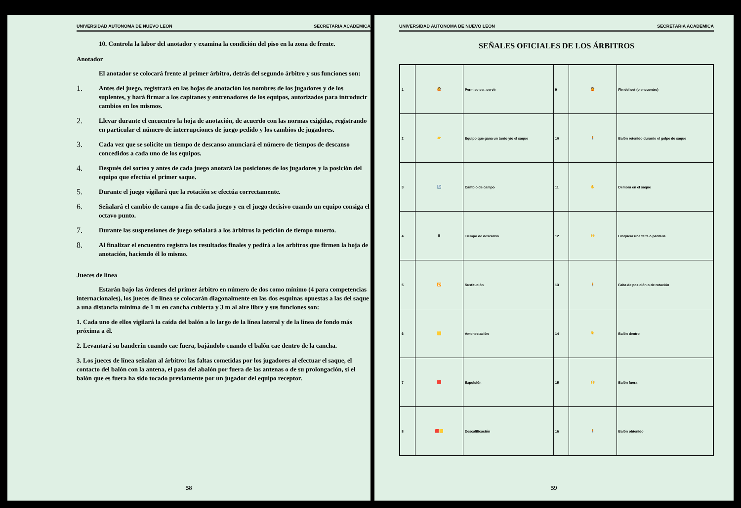UNIVERSIDAD AUTONOMA DE NUEVO LEON SECRETARIA ACADEMICA
10. Controla la labor del anotador y examina la condición del piso en la zona de frente.
Anotador
El anotador se colocará frente al primer árbitro, detrás del segundo árbitro y sus funciones son:
1.
Antes del juego, registrará en las hojas de anotación los nombres de los jugadores y de los suplentes, y hará firmar a los capitanes y entrenadores de los equipos, autorizados para introducir cambios en los mismos.
2.
Llevar durante el encuentro la hoja de anotación, de acuerdo con las normas exigidas, registrando en particular el número de interrupciones de juego pedido y los cambios de jugadores.
3.
Cada vez que se solicite un tiempo de descanso anunciará el número de tiempos de descanso concedidos a cada uno de los equipos.
4.
Después del sorteo y antes de cada juego anotará las posiciones de los jugadores y la posición del equipo que efectúa el primer saque.
5.
Durante el juego vigilará que la rotación se efectúa correctamente.
6.
Señalará el cambio de campo a fin de cada juego y en el juego decisivo cuando un equipo consiga el octavo punto.
7.
Durante las suspensiones de juego señalará a los árbitros la petición de tiempo muerto.
8.
Al finalizar el encuentro registra los resultados finales y pedirá a los arbitros que firmen la hoja de anotación, haciendo él lo mismo.
Jueces de línea
Estarán bajo las órdenes del primer árbitro en número de dos como mínimo (4 para competencias internacionales), los jueces de línea se colocarán diagonalmente en las dos esquinas opuestas a las del saque a una distancia mínima de 1 m en cancha cubierta y 3 m al aire libre y sus funciones son:
1. Cada uno de ellos vigilará la caída del balón a lo largo de la línea lateral y de la línea de fondo más próxima a él.
2. Levantará su banderín cuando cae fuera, bajándolo cuando el balón cae dentro de la cancha.
3. Los jueces de línea señalan al árbitro: las faltas cometidas por los jugadores al efectuar el saque, el contacto del balón con la antena, el paso del abalón por fuera de las antenas o de su prolongación, si el balón que es fuera ha sido tocado previamente por un jugador del equipo receptor.
58
UNIVERSIDAD AUTONOMA DE NUEVO LEON SECRETARIA ACADEMICA
SEÑALES OFICIALES DE LOS ÁRBITROS
| 1 | 🙋 | Permiso ser. servir | 9 | 🙅 | Fin del set (o encuentro) |
| 2 | 👉 | Equipo que gana un tanto y/o el saque | 10 | 🧍 | Balón retenido durante el golpe de saque |
| 3 | 🔄 | Cambio de campo | 11 | ✋ | Demora en el saque |
| 4 | ⏸ | Tiempo de descanso | 12 | 🙌 | Bloquear una falta o pantalla |
| 5 | 🔁 | Sustitución | 13 | 🧍 | Falta de posición o de rotación |
| 6 | 🟨 | Amonestación | 14 | 👇 | Balón dentro |
| 7 | 🟥 | Expulsión | 15 | 🙌 | Balón fuera |
| 8 | 🟥🟨 | Descalificación | 16 | 🧍 | Balón obtenido |
59